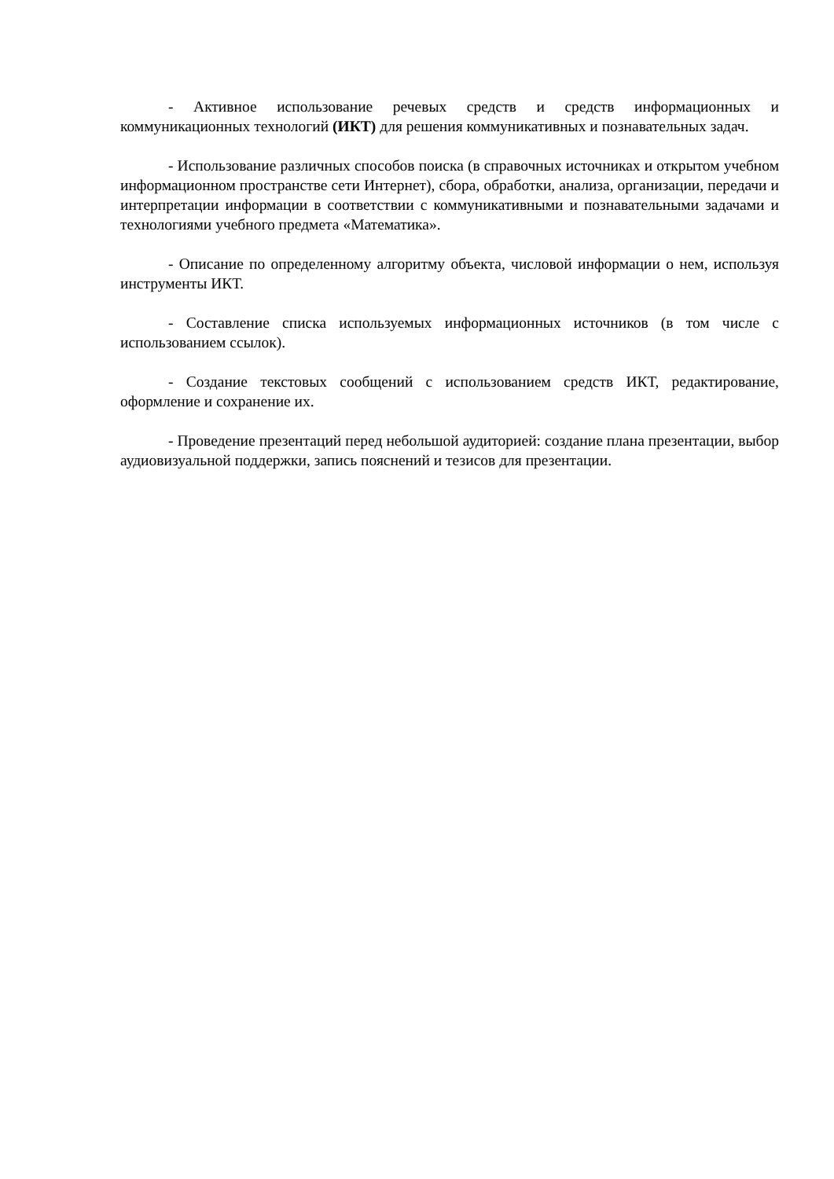- Активное использование речевых средств и средств информационных и коммуникационных технологий (ИКТ) для решения коммуникативных и познавательных задач.
- Использование различных способов поиска (в справочных источниках и открытом учебном информационном пространстве сети Интернет), сбора, обработки, анализа, организации, передачи и интерпретации информации в соответствии с коммуникативными и познавательными задачами и технологиями учебного предмета «Математика».
- Описание по определенному алгоритму объекта, числовой информации о нем, используя инструменты ИКТ.
- Составление списка используемых информационных источников (в том числе с использованием ссылок).
- Создание текстовых сообщений с использованием средств ИКТ, редактирование, оформление и сохранение их.
- Проведение презентаций перед небольшой аудиторией: создание плана презентации, выбор аудиовизуальной поддержки, запись пояснений и тезисов для презентации.